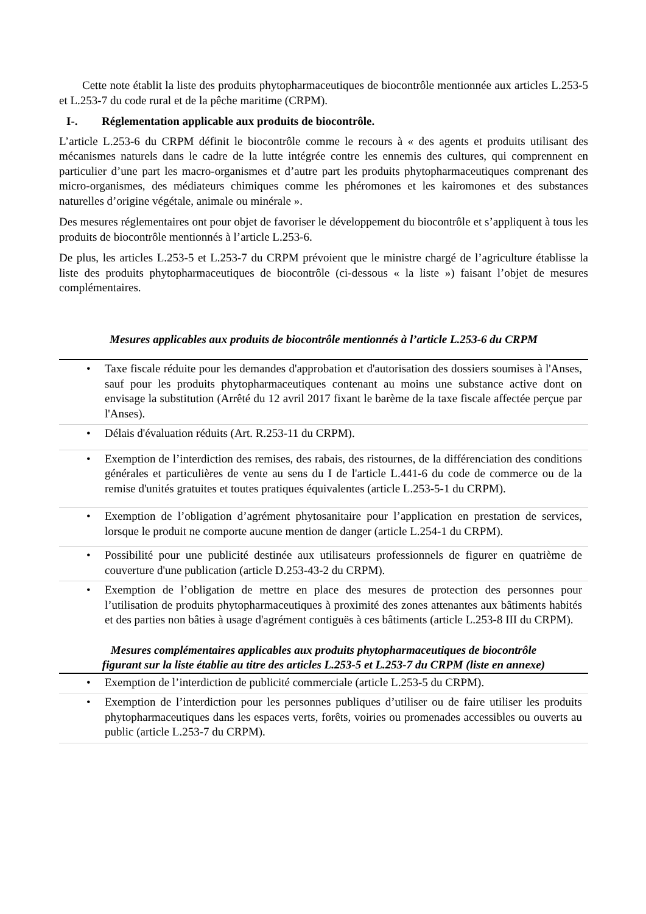Cette note établit la liste des produits phytopharmaceutiques de biocontrôle mentionnée aux articles L.253-5 et L.253-7 du code rural et de la pêche maritime (CRPM).
I-. Réglementation applicable aux produits de biocontrôle.
L’article L.253-6 du CRPM définit le biocontrôle comme le recours à « des agents et produits utilisant des mécanismes naturels dans le cadre de la lutte intégrée contre les ennemis des cultures, qui comprennent en particulier d’une part les macro-organismes et d’autre part les produits phytopharmaceutiques comprenant des micro-organismes, des médiateurs chimiques comme les phéromones et les kairomones et des substances naturelles d’origine végétale, animale ou minérale ».
Des mesures réglementaires ont pour objet de favoriser le développement du biocontrôle et s’appliquent à tous les produits de biocontrôle mentionnés à l’article L.253-6.
De plus, les articles L.253-5 et L.253-7 du CRPM prévoient que le ministre chargé de l’agriculture établisse la liste des produits phytopharmaceutiques de biocontrôle (ci-dessous « la liste ») faisant l’objet de mesures complémentaires.
Mesures applicables aux produits de biocontrôle mentionnés à l’article L.253-6 du CRPM
| • Taxe fiscale réduite pour les demandes d'approbation et d'autorisation des dossiers soumises à l'Anses, sauf pour les produits phytopharmaceutiques contenant au moins une substance active dont on envisage la substitution (Arrêté du 12 avril 2017 fixant le barème de la taxe fiscale affectée perçue par l'Anses). |
| • Délais d'évaluation réduits (Art. R.253-11 du CRPM). |
| • Exemption de l’interdiction des remises, des rabais, des ristournes, de la différenciation des conditions générales et particulières de vente au sens du I de l'article L.441-6 du code de commerce ou de la remise d'unités gratuites et toutes pratiques équivalentes (article L.253-5-1 du CRPM). |
| • Exemption de l’obligation d’agrément phytosanitaire pour l’application en prestation de services, lorsque le produit ne comporte aucune mention de danger (article L.254-1 du CRPM). |
| • Possibilité pour une publicité destinée aux utilisateurs professionnels de figurer en quatrième de couverture d'une publication (article D.253-43-2 du CRPM). |
| • Exemption de l’obligation de mettre en place des mesures de protection des personnes pour l’utilisation de produits phytopharmaceutiques à proximité des zones attenantes aux bâtiments habités et des parties non bâties à usage d'agrément contiguës à ces bâtiments (article L.253-8 III du CRPM). |
Mesures complémentaires applicables aux produits phytopharmaceutiques de biocontrôle
figurant sur la liste établie au titre des articles L.253-5 et L.253-7 du CRPM (liste en annexe)
| • Exemption de l’interdiction de publicité commerciale (article L.253-5 du CRPM). |
| • Exemption de l’interdiction pour les personnes publiques d’utiliser ou de faire utiliser les produits phytopharmaceutiques dans les espaces verts, forêts, voiries ou promenades accessibles ou ouverts au public (article L.253-7 du CRPM). |